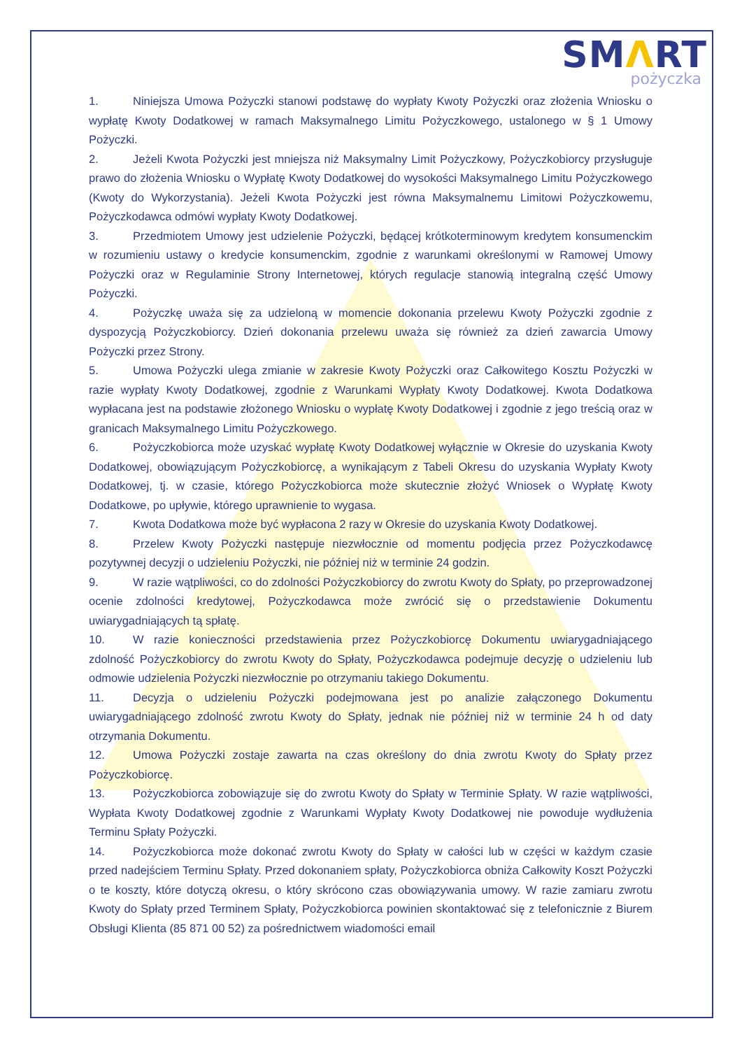SMΛRT
pożyczka
1. Niniejsza Umowa Pożyczki stanowi podstawę do wypłaty Kwoty Pożyczki oraz złożenia Wniosku o wypłatę Kwoty Dodatkowej w ramach Maksymalnego Limitu Pożyczkowego, ustalonego w § 1 Umowy Pożyczki.
2. Jeżeli Kwota Pożyczki jest mniejsza niż Maksymalny Limit Pożyczkowy, Pożyczkobiorcy przysługuje prawo do złożenia Wniosku o Wypłatę Kwoty Dodatkowej do wysokości Maksymalnego Limitu Pożyczkowego (Kwoty do Wykorzystania). Jeżeli Kwota Pożyczki jest równa Maksymalnemu Limitowi Pożyczkowemu, Pożyczkodawca odmówi wypłaty Kwoty Dodatkowej.
3. Przedmiotem Umowy jest udzielenie Pożyczki, będącej krótkoterminowym kredytem konsumenckim w rozumieniu ustawy o kredycie konsumenckim, zgodnie z warunkami określonymi w Ramowej Umowy Pożyczki oraz w Regulaminie Strony Internetowej, których regulacje stanowią integralną część Umowy Pożyczki.
4. Pożyczkę uważa się za udzieloną w momencie dokonania przelewu Kwoty Pożyczki zgodnie z dyspozycją Pożyczkobiorcy. Dzień dokonania przelewu uważa się również za dzień zawarcia Umowy Pożyczki przez Strony.
5. Umowa Pożyczki ulega zmianie w zakresie Kwoty Pożyczki oraz Całkowitego Kosztu Pożyczki w razie wypłaty Kwoty Dodatkowej, zgodnie z Warunkami Wypłaty Kwoty Dodatkowej. Kwota Dodatkowa wypłacana jest na podstawie złożonego Wniosku o wypłatę Kwoty Dodatkowej i zgodnie z jego treścią oraz w granicach Maksymalnego Limitu Pożyczkowego.
6. Pożyczkobiorca może uzyskać wypłatę Kwoty Dodatkowej wyłącznie w Okresie do uzyskania Kwoty Dodatkowej, obowiązującym Pożyczkobiorcę, a wynikającym z Tabeli Okresu do uzyskania Wypłaty Kwoty Dodatkowej, tj. w czasie, którego Pożyczkobiorca może skutecznie złożyć Wniosek o Wypłatę Kwoty Dodatkowe, po upływie, którego uprawnienie to wygasa.
7. Kwota Dodatkowa może być wypłacona 2 razy w Okresie do uzyskania Kwoty Dodatkowej.
8. Przelew Kwoty Pożyczki następuje niezwłocznie od momentu podjęcia przez Pożyczkodawcę pozytywnej decyzji o udzieleniu Pożyczki, nie później niż w terminie 24 godzin.
9. W razie wątpliwości, co do zdolności Pożyczkobiorcy do zwrotu Kwoty do Spłaty, po przeprowadzonej ocenie zdolności kredytowej, Pożyczkodawca może zwrócić się o przedstawienie Dokumentu uwiarygadniających tą spłatę.
10. W razie konieczności przedstawienia przez Pożyczkobiorcę Dokumentu uwiarygadniającego zdolność Pożyczkobiorcy do zwrotu Kwoty do Spłaty, Pożyczkodawca podejmuje decyzję o udzieleniu lub odmowie udzielenia Pożyczki niezwłocznie po otrzymaniu takiego Dokumentu.
11. Decyzja o udzieleniu Pożyczki podejmowana jest po analizie załączonego Dokumentu uwiarygadniającego zdolność zwrotu Kwoty do Spłaty, jednak nie później niż w terminie 24 h od daty otrzymania Dokumentu.
12. Umowa Pożyczki zostaje zawarta na czas określony do dnia zwrotu Kwoty do Spłaty przez Pożyczkobiorcę.
13. Pożyczkobiorca zobowiązuje się do zwrotu Kwoty do Spłaty w Terminie Spłaty. W razie wątpliwości, Wypłata Kwoty Dodatkowej zgodnie z Warunkami Wypłaty Kwoty Dodatkowej nie powoduje wydłużenia Terminu Spłaty Pożyczki.
14. Pożyczkobiorca może dokonać zwrotu Kwoty do Spłaty w całości lub w części w każdym czasie przed nadejściem Terminu Spłaty. Przed dokonaniem spłaty, Pożyczkobiorca obniża Całkowity Koszt Pożyczki o te koszty, które dotyczą okresu, o który skrócono czas obowiązywania umowy. W razie zamiaru zwrotu Kwoty do Spłaty przed Terminem Spłaty, Pożyczkobiorca powinien skontaktować się z telefonicznie z Biurem Obsługi Klienta (85 871 00 52) za pośrednictwem wiadomości email